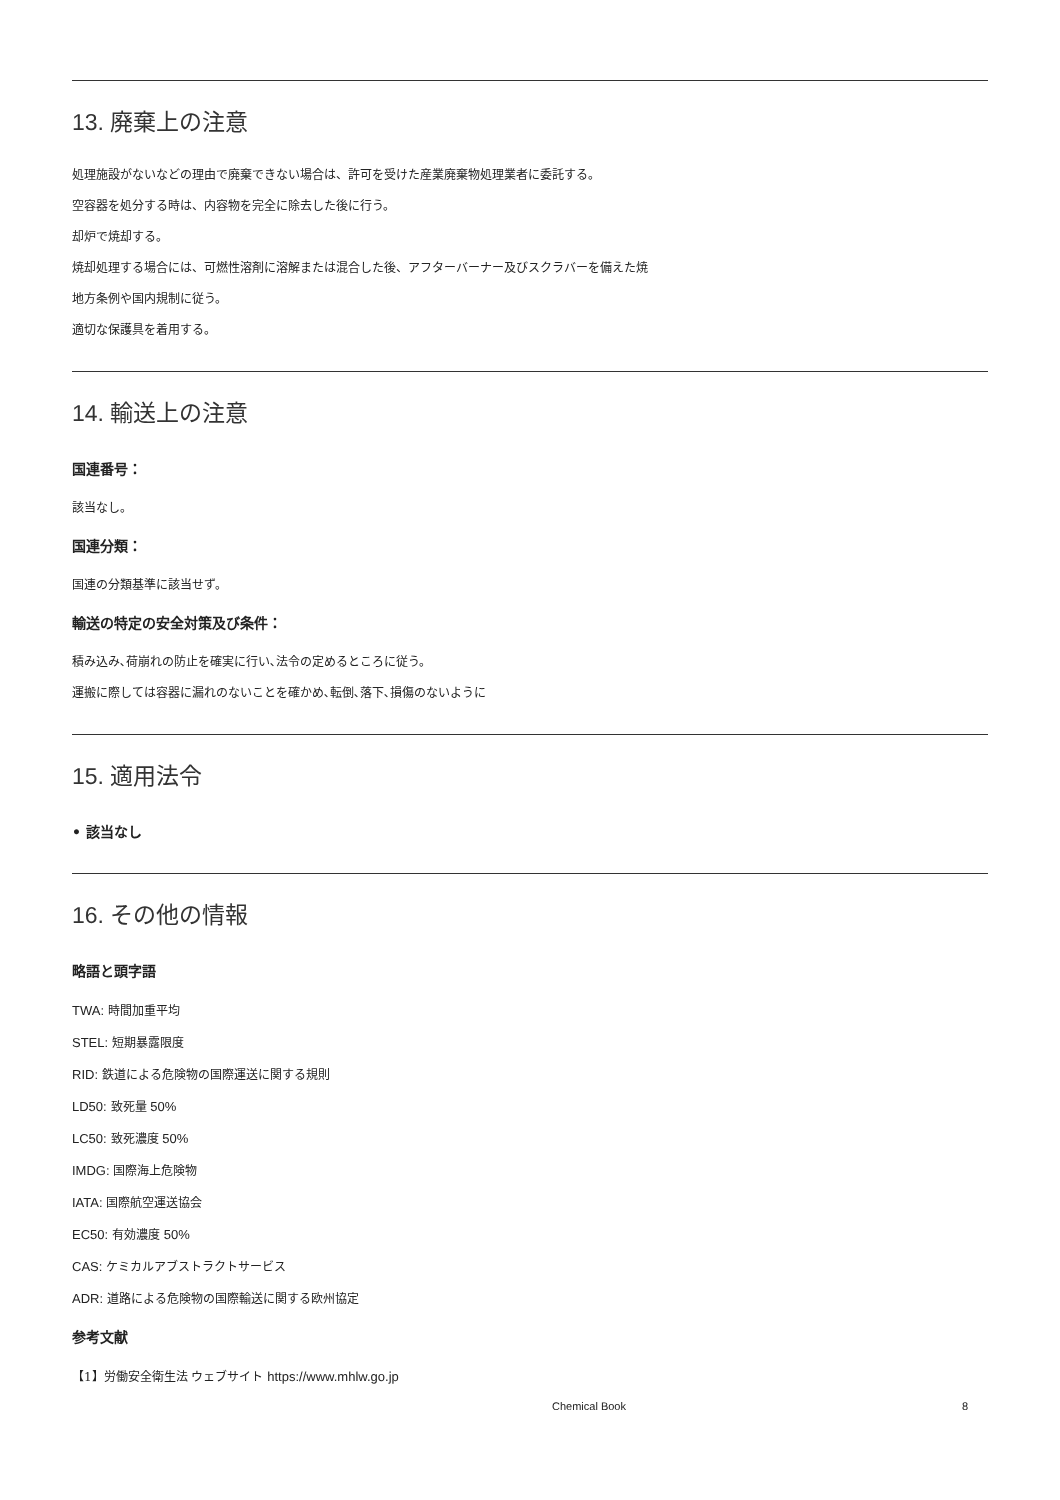13. 廃棄上の注意
処理施設がないなどの理由で廃棄できない場合は、許可を受けた産業廃棄物処理業者に委託する。
空容器を処分する時は、内容物を完全に除去した後に行う。
却炉で焼却する。
焼却処理する場合には、可燃性溶剤に溶解または混合した後、アフターバーナー及びスクラバーを備えた焼
地方条例や国内規制に従う。
適切な保護具を着用する。
14. 輸送上の注意
国連番号：
該当なし。
国連分類：
国連の分類基準に該当せず。
輸送の特定の安全対策及び条件：
積み込み､荷崩れの防止を確実に行い､法令の定めるところに従う。
運搬に際しては容器に漏れのないことを確かめ､転倒､落下､損傷のないように
15. 適用法令
• 該当なし
16. その他の情報
略語と頭字語
TWA: 時間加重平均
STEL: 短期暴露限度
RID: 鉄道による危険物の国際運送に関する規則
LD50: 致死量 50%
LC50: 致死濃度 50%
IMDG: 国際海上危険物
IATA: 国際航空運送協会
EC50: 有効濃度 50%
CAS: ケミカルアブストラクトサービス
ADR: 道路による危険物の国際輸送に関する欧州協定
参考文献
【1】労働安全衛生法 ウェブサイト https://www.mhlw.go.jp
Chemical Book 8